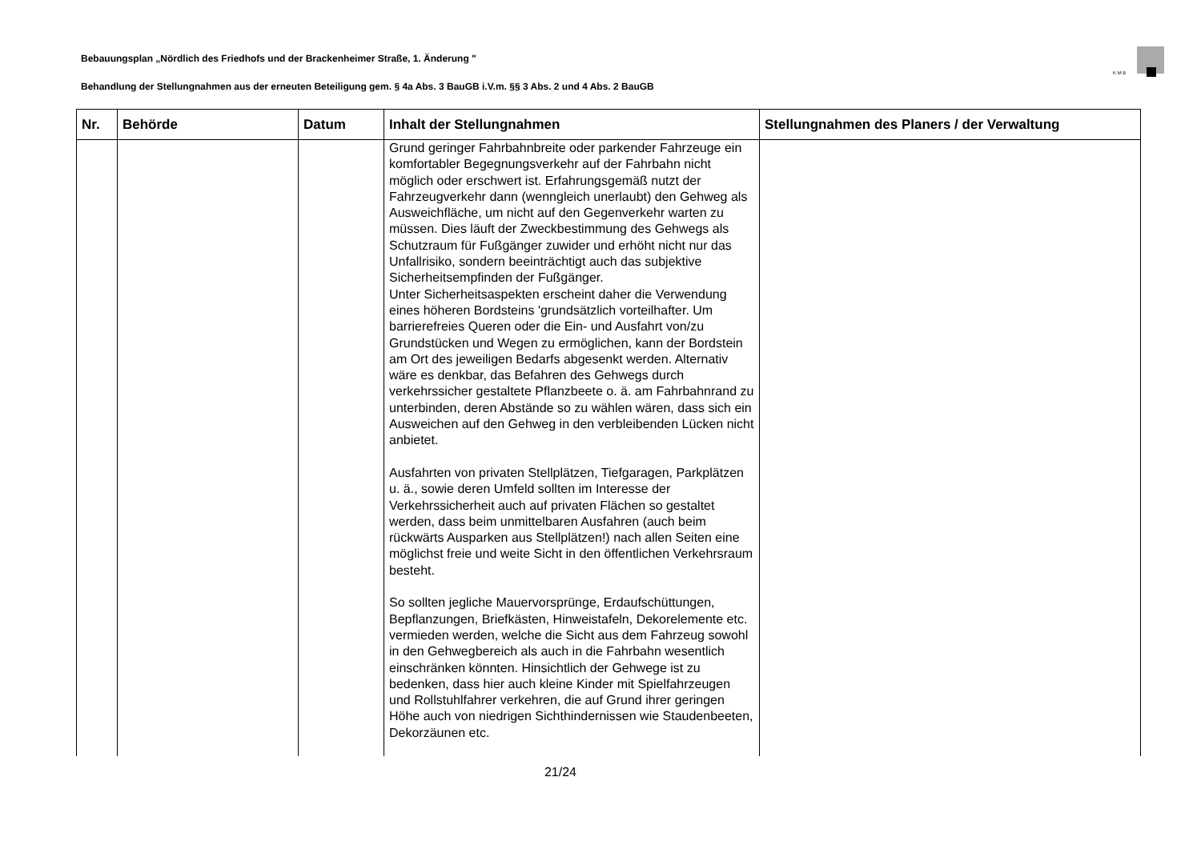Bebauungsplan „Nördlich des Friedhofs und der Brackenheimer Straße, 1. Änderung "
Behandlung der Stellungnahmen aus der erneuten Beteiligung gem. § 4a Abs. 3 BauGB i.V.m. §§ 3 Abs. 2 und 4 Abs. 2 BauGB
K M B
| Nr. | Behörde | Datum | Inhalt der Stellungnahmen | Stellungnahmen des Planers / der Verwaltung |
| --- | --- | --- | --- | --- |
| | | | Grund geringer Fahrbahnbreite oder parkender Fahrzeu­ge ein komfortabler Begegnungsverkehr auf der Fahrbahn nicht möglich oder erschwert ist. Erfahrungsgemäß nutzt der Fahrzeugverkehr dann (wenngleich unerlaubt) den Gehweg als Ausweichfläche, um nicht auf den Gegenver­kehr warten zu müssen. Dies läuft der Zweckbestimmung des Gehwegs als Schutzraum für Fußgänger zuwider und erhöht nicht nur das Unfallrisiko, sondern beeinträchtigt auch das subjektive Sicherheitsempfinden der Fußgän­ger. Unter Sicherheitsaspekten erscheint daher die Verwen­dung eines höheren Bordsteins 'grundsätzlich vorteilhaf­ter. Um barrierefreies Queren oder die Ein- und Ausfahrt von/zu Grundstücken und Wegen zu ermöglichen, kann der Bordstein am Ort des jeweiligen Bedarfs abgesenkt werden. Alternativ wäre es denkbar, das Befahren des Gehwegs durch verkehrssicher gestaltete Pflanzbeete o. ä. am Fahrbahnrand zu unterbinden, deren Abstände so zu wählen wären, dass sich ein Ausweichen auf den Gehweg in den verbleibenden Lücken nicht anbietet. Ausfahrten von privaten Stellplätzen, Tiefgaragen, Park­plätzen u. ä., sowie deren Umfeld sollten im Interesse der Verkehrssicherheit auch auf privaten Flächen so gestaltet werden, dass beim unmittelbaren Ausfahren (auch beim rückwärts Ausparken aus Stellplätzen!) nach allen Seiten eine möglichst freie und weite Sicht in den öffentlichen Verkehrsraum besteht. So sollten jegliche Mauervorsprünge, Erdaufschüttungen, Bepflanzungen, Briefkästen, Hinweistafeln, Dekorelemen­te etc. vermieden werden, welche die Sicht aus dem Fahrzeug sowohl in den Gehwegbereich als auch in die Fahrbahn wesentlich einschränken könnten. Hinsichtlich der Gehwege ist zu bedenken, dass hier auch kleine Kin­der mit Spielfahrzeugen und Rollstuhlfahrer verkehren, die auf Grund ihrer geringen Höhe auch von niedrigen Sichthindernissen wie Staudenbeeten, Dekorzäunen etc. | |
21/24